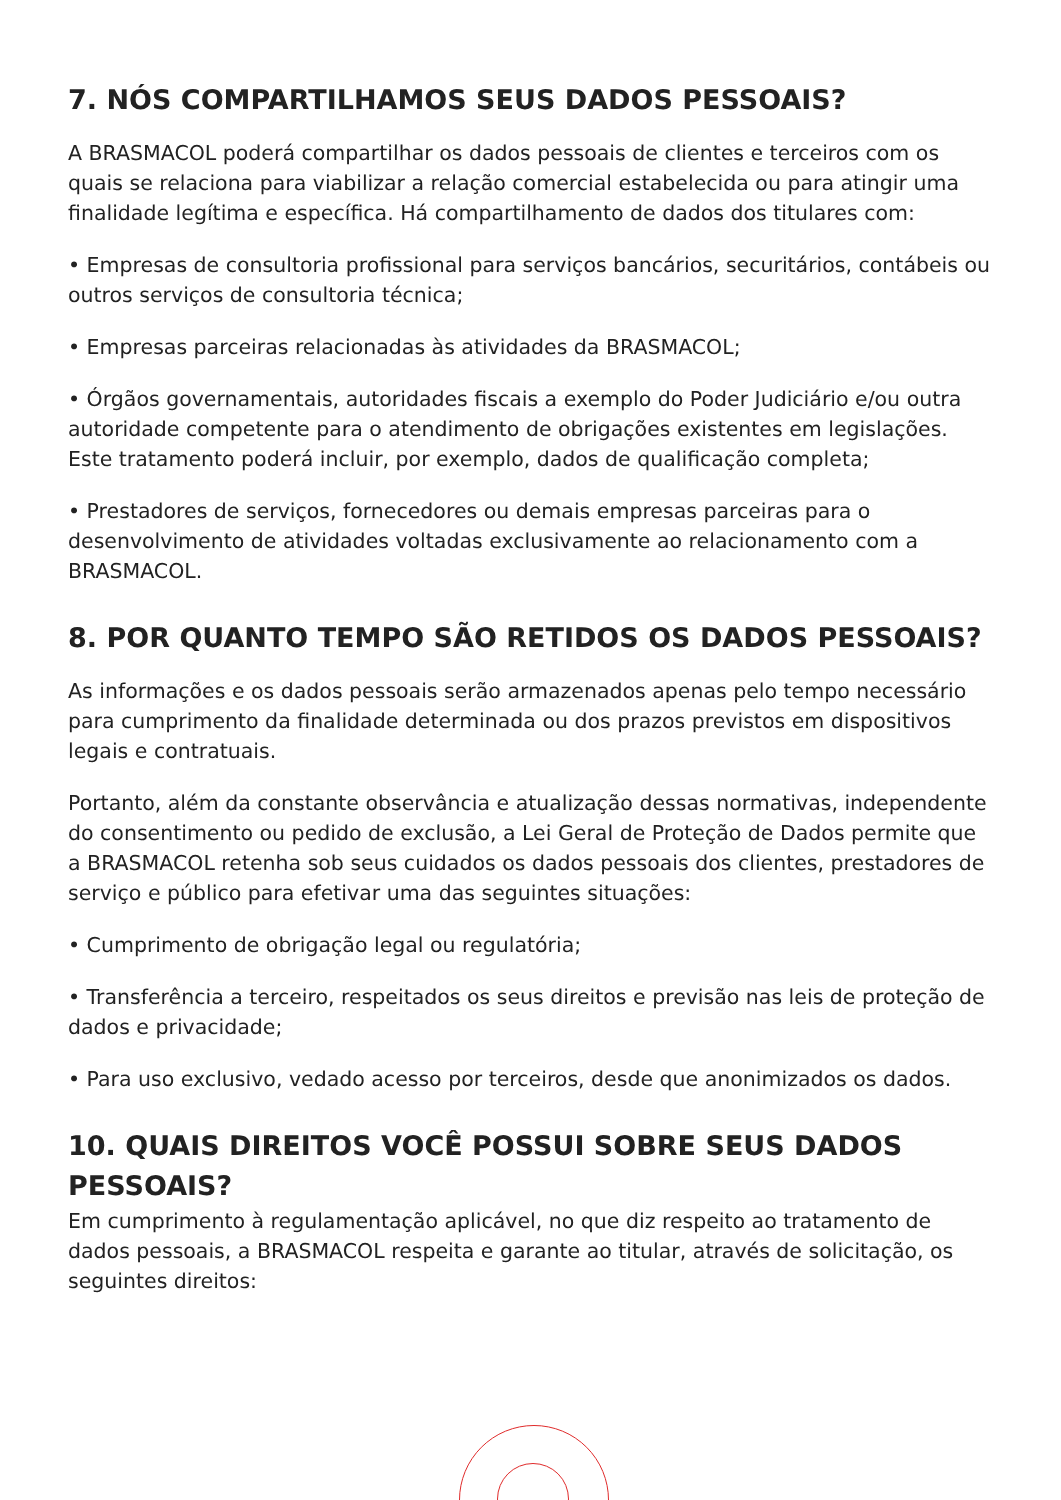7. NÓS COMPARTILHAMOS SEUS DADOS PESSOAIS?
A BRASMACOL poderá compartilhar os dados pessoais de clientes e terceiros com os quais se relaciona para viabilizar a relação comercial estabelecida ou para atingir uma finalidade legítima e específica. Há compartilhamento de dados dos titulares com:
• Empresas de consultoria profissional para serviços bancários, securitários, contábeis ou outros serviços de consultoria técnica;
• Empresas parceiras relacionadas às atividades da BRASMACOL;
• Órgãos governamentais, autoridades fiscais a exemplo do Poder Judiciário e/ou outra autoridade competente para o atendimento de obrigações existentes em legislações. Este tratamento poderá incluir, por exemplo, dados de qualificação completa;
• Prestadores de serviços, fornecedores ou demais empresas parceiras para o desenvolvimento de atividades voltadas exclusivamente ao relacionamento com a BRASMACOL.
8. POR QUANTO TEMPO SÃO RETIDOS OS DADOS PESSOAIS?
As informações e os dados pessoais serão armazenados apenas pelo tempo necessário para cumprimento da finalidade determinada ou dos prazos previstos em dispositivos legais e contratuais.
Portanto, além da constante observância e atualização dessas normativas, independente do consentimento ou pedido de exclusão, a Lei Geral de Proteção de Dados permite que a BRASMACOL retenha sob seus cuidados os dados pessoais dos clientes, prestadores de serviço e público para efetivar uma das seguintes situações:
• Cumprimento de obrigação legal ou regulatória;
• Transferência a terceiro, respeitados os seus direitos e previsão nas leis de proteção de dados e privacidade;
• Para uso exclusivo, vedado acesso por terceiros, desde que anonimizados os dados.
10. QUAIS DIREITOS VOCÊ POSSUI SOBRE SEUS DADOS PESSOAIS?
Em cumprimento à regulamentação aplicável, no que diz respeito ao tratamento de dados pessoais, a BRASMACOL respeita e garante ao titular, através de solicitação, os seguintes direitos: